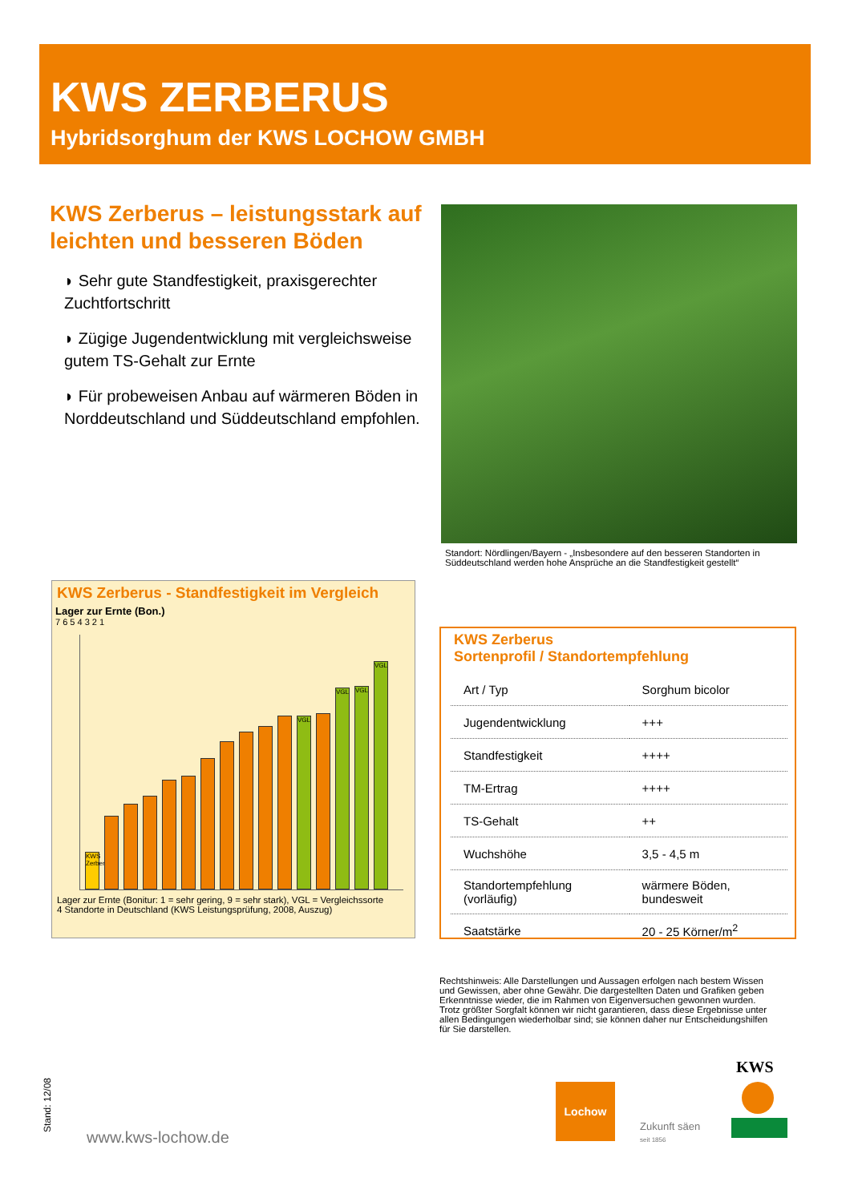KWS ZERBERUS
Hybridsorghum der KWS LOCHOW GMBH
KWS Zerberus – leistungsstark auf leichten und besseren Böden
◗ Sehr gute Standfestigkeit, praxisgerechter Zuchtfortschritt
◗ Zügige Jugendentwicklung mit vergleichsweise gutem TS-Gehalt zur Ernte
◗ Für probeweisen Anbau auf wärmeren Böden in Norddeutschland und Süddeutschland empfohlen.
Standort: Nördlingen/Bayern - „Insbesondere auf den besseren Standorten in Süddeutschland werden hohe Ansprüche an die Standfestigkeit gestellt“
KWS Zerberus - Standfestigkeit im Vergleich
Lager zur Ernte (Bon.)
7 6 5 4 3 2 1
KWS Zerberus
VGL
VGL
VGL
VGL
Lager zur Ernte (Bonitur: 1 = sehr gering, 9 = sehr stark), VGL = Vergleichssorte
4 Standorte in Deutschland (KWS Leistungsprüfung, 2008, Auszug)
KWS Zerberus
Sortenprofil / Standortempfehlung
| Art / Typ | Sorghum bicolor |
| Jugendentwicklung | +++ |
| Standfestigkeit | ++++ |
| TM-Ertrag | ++++ |
| TS-Gehalt | ++ |
| Wuchshöhe | 3,5 - 4,5 m |
| Standortempfehlung (vorläufig) | wärmere Böden, bundesweit |
| Saatstärke | 20 - 25 Körner/m<sup>2</sup> |
Rechtshinweis: Alle Darstellungen und Aussagen erfolgen nach bestem Wissen und Gewissen, aber ohne Gewähr. Die dargestellten Daten und Grafiken geben Erkenntnisse wieder, die im Rahmen von Eigenversuchen gewonnen wurden. Trotz größter Sorgfalt können wir nicht garantieren, dass diese Ergebnisse unter allen Bedingungen wiederholbar sind; sie können daher nur Entscheidungshilfen für Sie darstellen.
Stand: 12/08
www.kws-lochow.de
Lochow
Zukunft säen
seit 1856
KWS